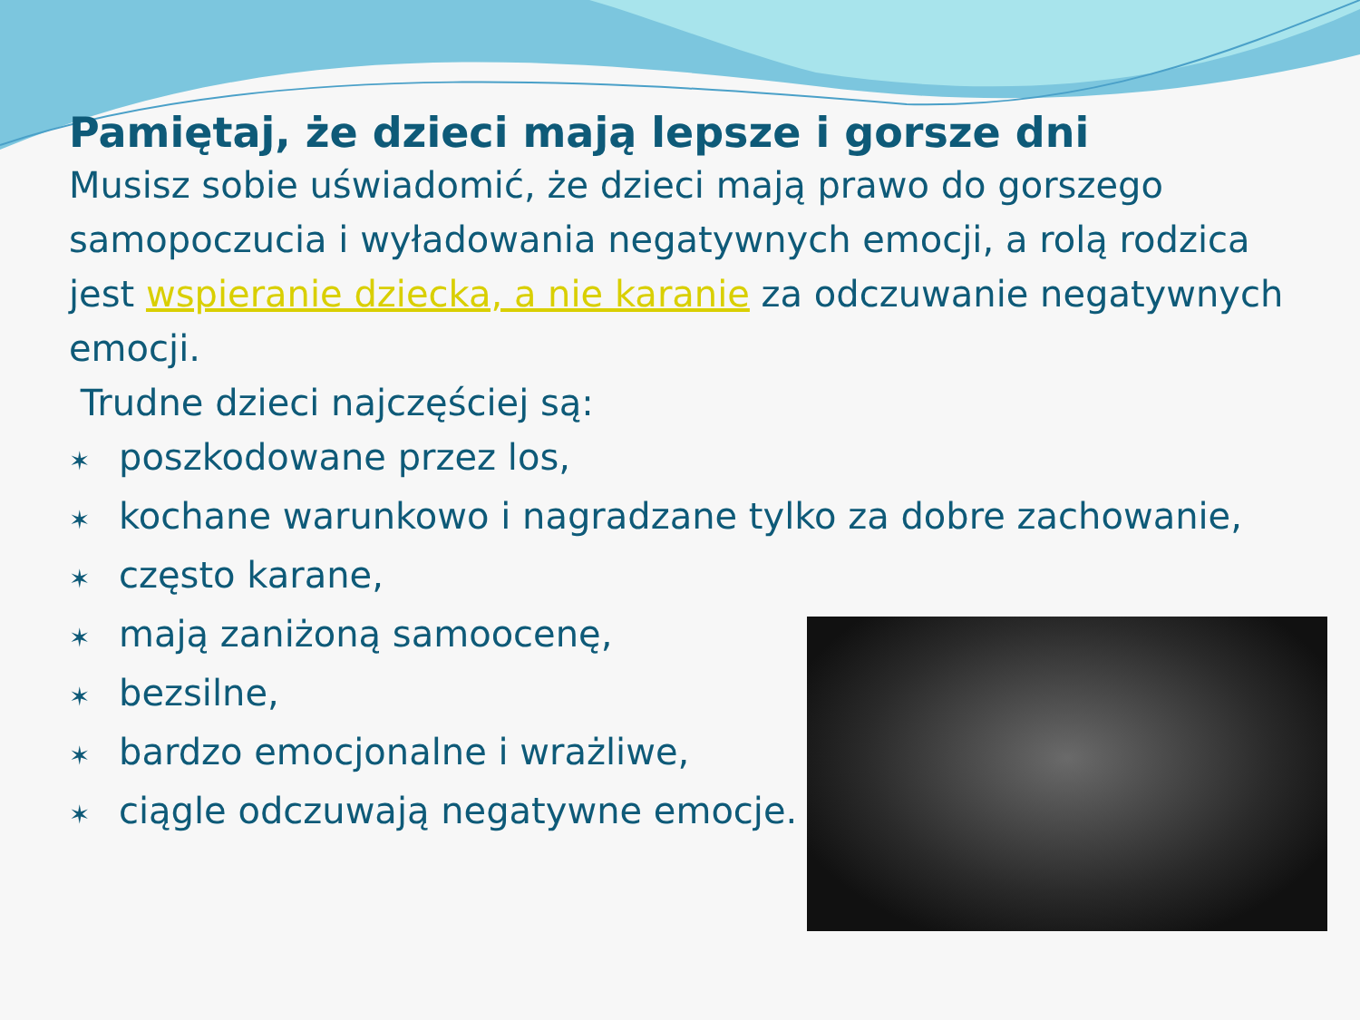Pamiętaj, że dzieci mają lepsze i gorsze dni
Musisz sobie uświadomić, że dzieci mają prawo do gorszego samopoczucia i wyładowania negatywnych emocji, a rolą rodzica jest wspieranie dziecka, a nie karanie za odczuwanie negatywnych emocji.
Trudne dzieci najczęściej są:
✶ poszkodowane przez los,
✶ kochane warunkowo i nagradzane tylko za dobre zachowanie,
✶ często karane,
✶ mają zaniżoną samoocenę,
✶ bezsilne,
✶ bardzo emocjonalne i wrażliwe,
✶ ciągle odczuwają negatywne emocje.